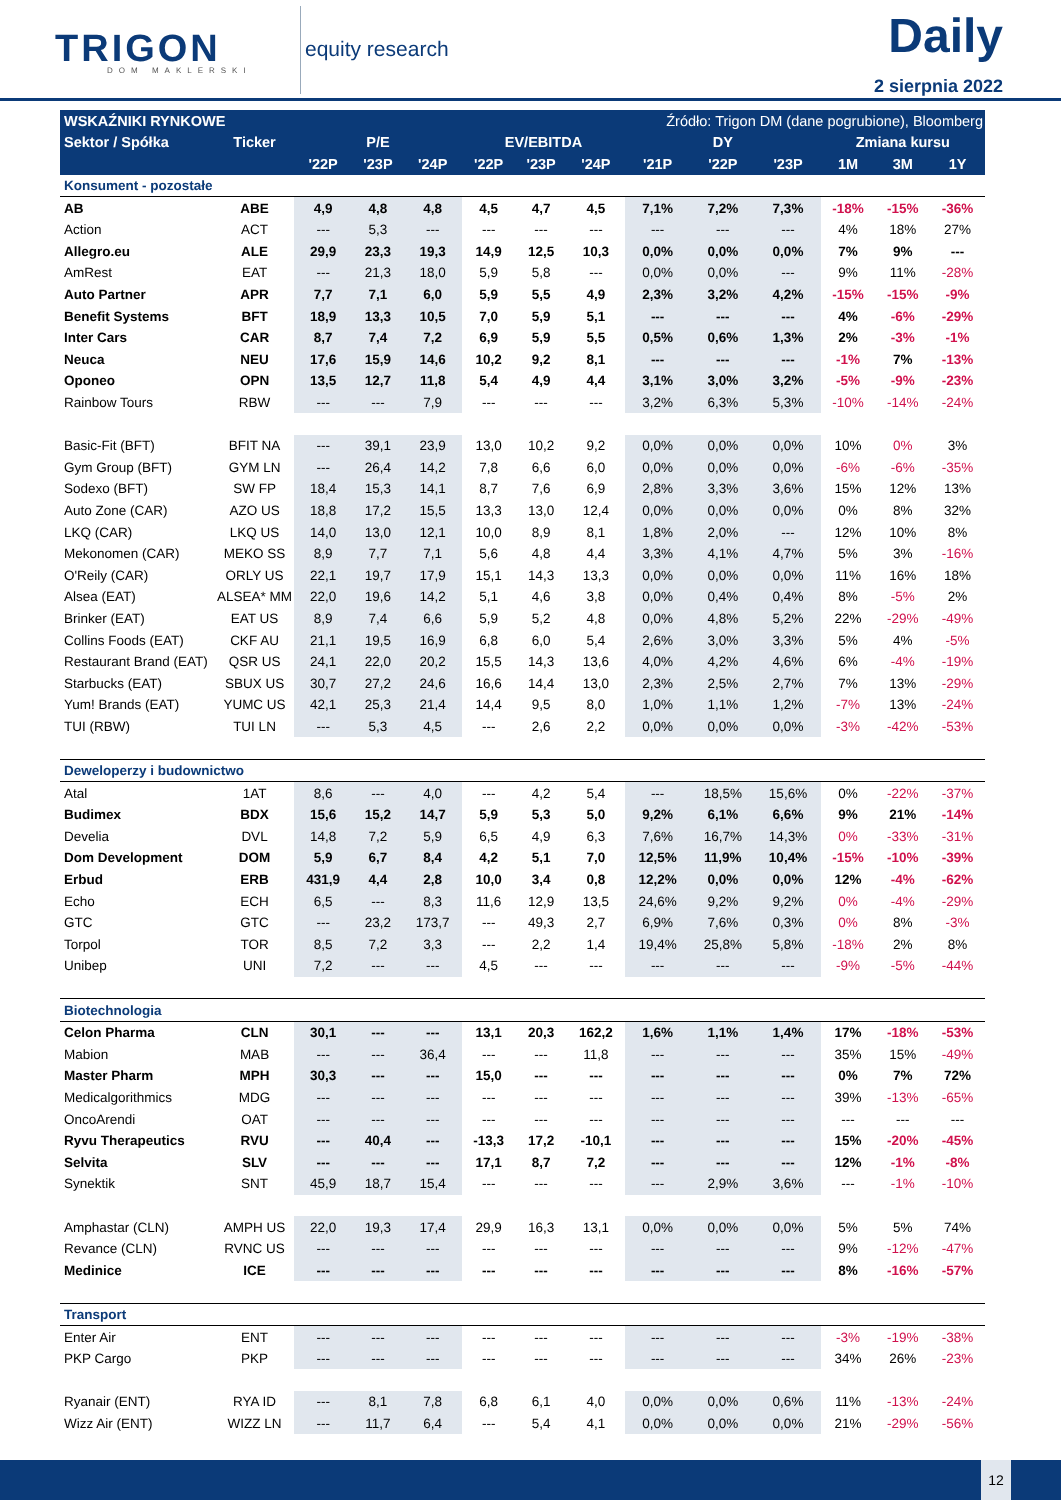TRIGON
DOM MAKLERSKI
equity research
Daily
2 sierpnia 2022
| WSKAŹNIKI RYNKOWE | | | | Źródło: Trigon DM (dane pogrubione), Bloomberg | | | | | | | | | |
| --- | --- | --- | --- | --- | --- | --- | --- | --- | --- | --- | --- | --- | --- |
| Sektor / Spółka | Ticker | P/E | | | EV/EBITDA | | | DY | | | Zmiana kursu | | |
| | | '22P | '23P | '24P | '22P | '23P | '24P | '21P | '22P | '23P | 1M | 3M | 1Y |
| Konsument - pozostałe | | | | | | | | | | | | | |
| AB | ABE | 4,9 | 4,8 | 4,8 | 4,5 | 4,7 | 4,5 | 7,1% | 7,2% | 7,3% | -18% | -15% | -36% |
| Action | ACT | --- | 5,3 | --- | --- | --- | --- | --- | --- | --- | 4% | 18% | 27% |
| Allegro.eu | ALE | 29,9 | 23,3 | 19,3 | 14,9 | 12,5 | 10,3 | 0,0% | 0,0% | 0,0% | 7% | 9% | --- |
| AmRest | EAT | --- | 21,3 | 18,0 | 5,9 | 5,8 | --- | 0,0% | 0,0% | --- | 9% | 11% | -28% |
| Auto Partner | APR | 7,7 | 7,1 | 6,0 | 5,9 | 5,5 | 4,9 | 2,3% | 3,2% | 4,2% | -15% | -15% | -9% |
| Benefit Systems | BFT | 18,9 | 13,3 | 10,5 | 7,0 | 5,9 | 5,1 | --- | --- | --- | 4% | -6% | -29% |
| Inter Cars | CAR | 8,7 | 7,4 | 7,2 | 6,9 | 5,9 | 5,5 | 0,5% | 0,6% | 1,3% | 2% | -3% | -1% |
| Neuca | NEU | 17,6 | 15,9 | 14,6 | 10,2 | 9,2 | 8,1 | --- | --- | --- | -1% | 7% | -13% |
| Oponeo | OPN | 13,5 | 12,7 | 11,8 | 5,4 | 4,9 | 4,4 | 3,1% | 3,0% | 3,2% | -5% | -9% | -23% |
| Rainbow Tours | RBW | --- | --- | 7,9 | --- | --- | --- | 3,2% | 6,3% | 5,3% | -10% | -14% | -24% |
| Basic-Fit (BFT) | BFIT NA | --- | 39,1 | 23,9 | 13,0 | 10,2 | 9,2 | 0,0% | 0,0% | 0,0% | 10% | 0% | 3% |
| Gym Group (BFT) | GYM LN | --- | 26,4 | 14,2 | 7,8 | 6,6 | 6,0 | 0,0% | 0,0% | 0,0% | -6% | -6% | -35% |
| Sodexo (BFT) | SW FP | 18,4 | 15,3 | 14,1 | 8,7 | 7,6 | 6,9 | 2,8% | 3,3% | 3,6% | 15% | 12% | 13% |
| Auto Zone (CAR) | AZO US | 18,8 | 17,2 | 15,5 | 13,3 | 13,0 | 12,4 | 0,0% | 0,0% | 0,0% | 0% | 8% | 32% |
| LKQ (CAR) | LKQ US | 14,0 | 13,0 | 12,1 | 10,0 | 8,9 | 8,1 | 1,8% | 2,0% | --- | 12% | 10% | 8% |
| Mekonomen (CAR) | MEKO SS | 8,9 | 7,7 | 7,1 | 5,6 | 4,8 | 4,4 | 3,3% | 4,1% | 4,7% | 5% | 3% | -16% |
| O'Reily (CAR) | ORLY US | 22,1 | 19,7 | 17,9 | 15,1 | 14,3 | 13,3 | 0,0% | 0,0% | 0,0% | 11% | 16% | 18% |
| Alsea (EAT) | ALSEA* MM | 22,0 | 19,6 | 14,2 | 5,1 | 4,6 | 3,8 | 0,0% | 0,4% | 0,4% | 8% | -5% | 2% |
| Brinker (EAT) | EAT US | 8,9 | 7,4 | 6,6 | 5,9 | 5,2 | 4,8 | 0,0% | 4,8% | 5,2% | 22% | -29% | -49% |
| Collins Foods (EAT) | CKF AU | 21,1 | 19,5 | 16,9 | 6,8 | 6,0 | 5,4 | 2,6% | 3,0% | 3,3% | 5% | 4% | -5% |
| Restaurant Brand (EAT) | QSR US | 24,1 | 22,0 | 20,2 | 15,5 | 14,3 | 13,6 | 4,0% | 4,2% | 4,6% | 6% | -4% | -19% |
| Starbucks (EAT) | SBUX US | 30,7 | 27,2 | 24,6 | 16,6 | 14,4 | 13,0 | 2,3% | 2,5% | 2,7% | 7% | 13% | -29% |
| Yum! Brands (EAT) | YUMC US | 42,1 | 25,3 | 21,4 | 14,4 | 9,5 | 8,0 | 1,0% | 1,1% | 1,2% | -7% | 13% | -24% |
| TUI (RBW) | TUI LN | --- | 5,3 | 4,5 | --- | 2,6 | 2,2 | 0,0% | 0,0% | 0,0% | -3% | -42% | -53% |
| Deweloperzy i budownictwo | | | | | | | | | | | | | |
| Atal | 1AT | 8,6 | --- | 4,0 | --- | 4,2 | 5,4 | --- | 18,5% | 15,6% | 0% | -22% | -37% |
| Budimex | BDX | 15,6 | 15,2 | 14,7 | 5,9 | 5,3 | 5,0 | 9,2% | 6,1% | 6,6% | 9% | 21% | -14% |
| Develia | DVL | 14,8 | 7,2 | 5,9 | 6,5 | 4,9 | 6,3 | 7,6% | 16,7% | 14,3% | 0% | -33% | -31% |
| Dom Development | DOM | 5,9 | 6,7 | 8,4 | 4,2 | 5,1 | 7,0 | 12,5% | 11,9% | 10,4% | -15% | -10% | -39% |
| Erbud | ERB | 431,9 | 4,4 | 2,8 | 10,0 | 3,4 | 0,8 | 12,2% | 0,0% | 0,0% | 12% | -4% | -62% |
| Echo | ECH | 6,5 | --- | 8,3 | 11,6 | 12,9 | 13,5 | 24,6% | 9,2% | 9,2% | 0% | -4% | -29% |
| GTC | GTC | --- | 23,2 | 173,7 | --- | 49,3 | 2,7 | 6,9% | 7,6% | 0,3% | 0% | 8% | -3% |
| Torpol | TOR | 8,5 | 7,2 | 3,3 | --- | 2,2 | 1,4 | 19,4% | 25,8% | 5,8% | -18% | 2% | 8% |
| Unibep | UNI | 7,2 | --- | --- | 4,5 | --- | --- | --- | --- | --- | -9% | -5% | -44% |
| Biotechnologia | | | | | | | | | | | | | |
| Celon Pharma | CLN | 30,1 | --- | --- | 13,1 | 20,3 | 162,2 | 1,6% | 1,1% | 1,4% | 17% | -18% | -53% |
| Mabion | MAB | --- | --- | 36,4 | --- | --- | 11,8 | --- | --- | --- | 35% | 15% | -49% |
| Master Pharm | MPH | 30,3 | --- | --- | 15,0 | --- | --- | --- | --- | --- | 0% | 7% | 72% |
| Medicalgorithmics | MDG | --- | --- | --- | --- | --- | --- | --- | --- | --- | 39% | -13% | -65% |
| OncoArendi | OAT | --- | --- | --- | --- | --- | --- | --- | --- | --- | --- | --- | --- |
| Ryvu Therapeutics | RVU | --- | 40,4 | --- | -13,3 | 17,2 | -10,1 | --- | --- | --- | 15% | -20% | -45% |
| Selvita | SLV | --- | --- | --- | 17,1 | 8,7 | 7,2 | --- | --- | --- | 12% | -1% | -8% |
| Synektik | SNT | 45,9 | 18,7 | 15,4 | --- | --- | --- | --- | 2,9% | 3,6% | --- | -1% | -10% |
| Amphastar (CLN) | AMPH US | 22,0 | 19,3 | 17,4 | 29,9 | 16,3 | 13,1 | 0,0% | 0,0% | 0,0% | 5% | 5% | 74% |
| Revance (CLN) | RVNC US | --- | --- | --- | --- | --- | --- | --- | --- | --- | 9% | -12% | -47% |
| Medinice | ICE | --- | --- | --- | --- | --- | --- | --- | --- | --- | 8% | -16% | -57% |
| Transport | | | | | | | | | | | | | |
| Enter Air | ENT | --- | --- | --- | --- | --- | --- | --- | --- | --- | -3% | -19% | -38% |
| PKP Cargo | PKP | --- | --- | --- | --- | --- | --- | --- | --- | --- | 34% | 26% | -23% |
| Ryanair (ENT) | RYA ID | --- | 8,1 | 7,8 | 6,8 | 6,1 | 4,0 | 0,0% | 0,0% | 0,6% | 11% | -13% | -24% |
| Wizz Air (ENT) | WIZZ LN | --- | 11,7 | 6,4 | --- | 5,4 | 4,1 | 0,0% | 0,0% | 0,0% | 21% | -29% | -56% |
12